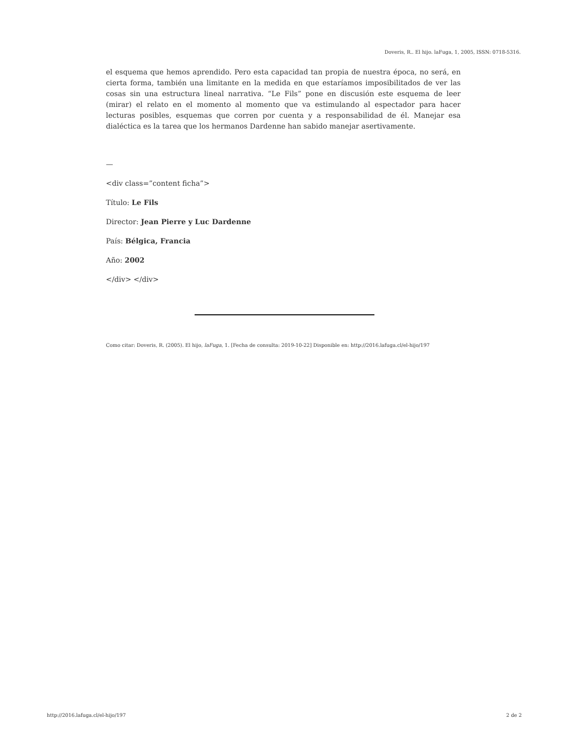Doveris, R.. El hijo. laFuga, 1, 2005, ISSN: 0718-5316.
el esquema que hemos aprendido. Pero esta capacidad tan propia de nuestra época, no será, en cierta forma, también una limitante en la medida en que estaríamos imposibilitados de ver las cosas sin una estructura lineal narrativa. “Le Fils” pone en discusión este esquema de leer (mirar) el relato en el momento al momento que va estimulando al espectador para hacer lecturas posibles, esquemas que corren por cuenta y a responsabilidad de él. Manejar esa dialéctica es la tarea que los hermanos Dardenne han sabido manejar asertivamente.
—
<div class=”content ficha”>
Título: Le Fils
Director: Jean Pierre y Luc Dardenne
País: Bélgica, Francia
Año: 2002
</div> </div>
Como citar: Doveris, R. (2005). El hijo, laFuga, 1. [Fecha de consulta: 2019-10-22] Disponible en: http://2016.lafuga.cl/el-hijo/197
http://2016.lafuga.cl/el-hijo/197 2 de 2